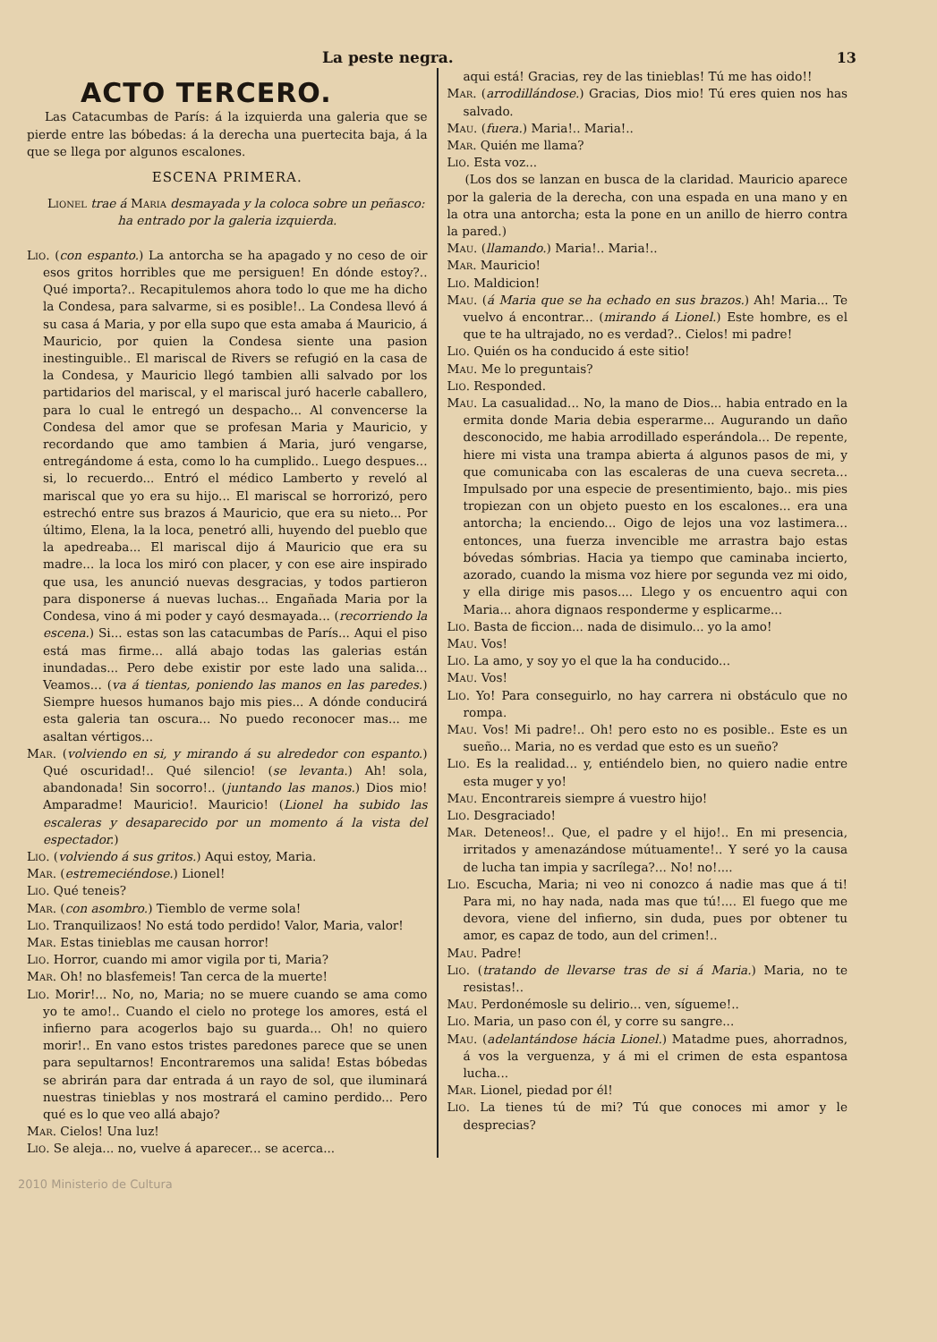La peste negra. 13
ACTO TERCERO.
Las Catacumbas de París: á la izquierda una galeria que se pierde entre las bóbedas: á la derecha una puertecita baja, á la que se llega por algunos escalones.
ESCENA PRIMERA.
Lionel trae á Maria desmayada y la coloca sobre un peñasco: ha entrado por la galeria izquierda.
Lio. (con espanto.) La antorcha se ha apagado y no ceso de oir esos gritos horribles que me persiguen! En dónde estoy?.. Qué importa?.. Recapitulemos ahora todo lo que me ha dicho la Condesa, para salvarme, si es posible!.. La Condesa llevó á su casa á Maria, y por ella supo que esta amaba á Mauricio, á Mauricio, por quien la Condesa siente una pasion inestinguible.. El mariscal de Rivers se refugió en la casa de la Condesa, y Mauricio llegó tambien alli salvado por los partidarios del mariscal, y el mariscal juró hacerle caballero, para lo cual le entregó un despacho... Al convencerse la Condesa del amor que se profesan Maria y Mauricio, y recordando que amo tambien á Maria, juró vengarse, entregándome á esta, como lo ha cumplido.. Luego despues... si, lo recuerdo... Entró el médico Lamberto y reveló al mariscal que yo era su hijo... El mariscal se horrorizó, pero estrechó entre sus brazos á Mauricio, que era su nieto... Por último, Elena, la la loca, penetró alli, huyendo del pueblo que la apedreaba... El mariscal dijo á Mauricio que era su madre... la loca los miró con placer, y con ese aire inspirado que usa, les anunció nuevas desgracias, y todos partieron para disponerse á nuevas luchas... Engañada Maria por la Condesa, vino á mi poder y cayó desmayada... (recorriendo la escena.) Si... estas son las catacumbas de París... Aqui el piso está mas firme... allá abajo todas las galerias están inundadas... Pero debe existir por este lado una salida... Veamos... (va á tientas, poniendo las manos en las paredes.) Siempre huesos humanos bajo mis pies... A dónde conducirá esta galeria tan oscura... No puedo reconocer mas... me asaltan vértigos...
Mar. (volviendo en si, y mirando á su alrededor con espanto.) Qué oscuridad!.. Qué silencio! (se levanta.) Ah! sola, abandonada! Sin socorro!.. (juntando las manos.) Dios mio! Amparadme! Mauricio!. Mauricio! (Lionel ha subido las escaleras y desaparecido por un momento á la vista del espectador.)
Lio. (volviendo á sus gritos.) Aqui estoy, Maria.
Mar. (estremeciéndose.) Lionel!
Lio. Qué teneis?
Mar. (con asombro.) Tiemblo de verme sola!
Lio. Tranquilizaos! No está todo perdido! Valor, Maria, valor!
Mar. Estas tinieblas me causan horror!
Lio. Horror, cuando mi amor vigila por ti, Maria?
Mar. Oh! no blasfemeis! Tan cerca de la muerte!
Lio. Morir!... No, no, Maria; no se muere cuando se ama como yo te amo!.. Cuando el cielo no protege los amores, está el infierno para acogerlos bajo su guarda... Oh! no quiero morir!.. En vano estos tristes paredones parece que se unen para sepultarnos! Encontraremos una salida! Estas bóbedas se abrirán para dar entrada á un rayo de sol, que iluminará nuestras tinieblas y nos mostrará el camino perdido... Pero qué es lo que veo allá abajo?
Mar. Cielos! Una luz!
Lio. Se aleja... no, vuelve á aparecer... se acerca...
aqui está! Gracias, rey de las tinieblas! Tú me has oido!!
Mar. (arrodillándose.) Gracias, Dios mio! Tú eres quien nos has salvado.
Mau. (fuera.) Maria!.. Maria!..
Mar. Quién me llama?
Lio. Esta voz...
(Los dos se lanzan en busca de la claridad. Mauricio aparece por la galeria de la derecha, con una espada en una mano y en la otra una antorcha; esta la pone en un anillo de hierro contra la pared.)
Mau. (llamando.) Maria!.. Maria!..
Mar. Mauricio!
Lio. Maldicion!
Mau. (á Maria que se ha echado en sus brazos.) Ah! Maria... Te vuelvo á encontrar... (mirando á Lionel.) Este hombre, es el que te ha ultrajado, no es verdad?.. Cielos! mi padre!
Lio. Quién os ha conducido á este sitio!
Mau. Me lo preguntais?
Lio. Responded.
Mau. La casualidad... No, la mano de Dios... habia entrado en la ermita donde Maria debia esperarme... Augurando un daño desconocido, me habia arrodillado esperándola... De repente, hiere mi vista una trampa abierta á algunos pasos de mi, y que comunicaba con las escaleras de una cueva secreta... Impulsado por una especie de presentimiento, bajo.. mis pies tropiezan con un objeto puesto en los escalones... era una antorcha; la enciendo... Oigo de lejos una voz lastimera... entonces, una fuerza invencible me arrastra bajo estas bóvedas sómbrias. Hacia ya tiempo que caminaba incierto, azorado, cuando la misma voz hiere por segunda vez mi oido, y ella dirige mis pasos.... Llego y os encuentro aqui con Maria... ahora dignaos responderme y esplicarme...
Lio. Basta de ficcion... nada de disimulo... yo la amo!
Mau. Vos!
Lio. La amo, y soy yo el que la ha conducido...
Mau. Vos!
Lio. Yo! Para conseguirlo, no hay carrera ni obstáculo que no rompa.
Mau. Vos! Mi padre!.. Oh! pero esto no es posible.. Este es un sueño... Maria, no es verdad que esto es un sueño?
Lio. Es la realidad... y, entiéndelo bien, no quiero nadie entre esta muger y yo!
Mau. Encontrareis siempre á vuestro hijo!
Lio. Desgraciado!
Mar. Deteneos!.. Que, el padre y el hijo!.. En mi presencia, irritados y amenazándose mútuamente!.. Y seré yo la causa de lucha tan impia y sacrílega?... No! no!....
Lio. Escucha, Maria; ni veo ni conozco á nadie mas que á ti! Para mi, no hay nada, nada mas que tú!.... El fuego que me devora, viene del infierno, sin duda, pues por obtener tu amor, es capaz de todo, aun del crimen!..
Mau. Padre!
Lio. (tratando de llevarse tras de si á Maria.) Maria, no te resistas!..
Mau. Perdonémosle su delirio... ven, sígueme!..
Lio. Maria, un paso con él, y corre su sangre...
Mau. (adelantándose hácia Lionel.) Matadme pues, ahorradnos, á vos la verguenza, y á mi el crimen de esta espantosa lucha...
Mar. Lionel, piedad por él!
Lio. La tienes tú de mi? Tú que conoces mi amor y le desprecias?
2010 Ministerio de Cultura